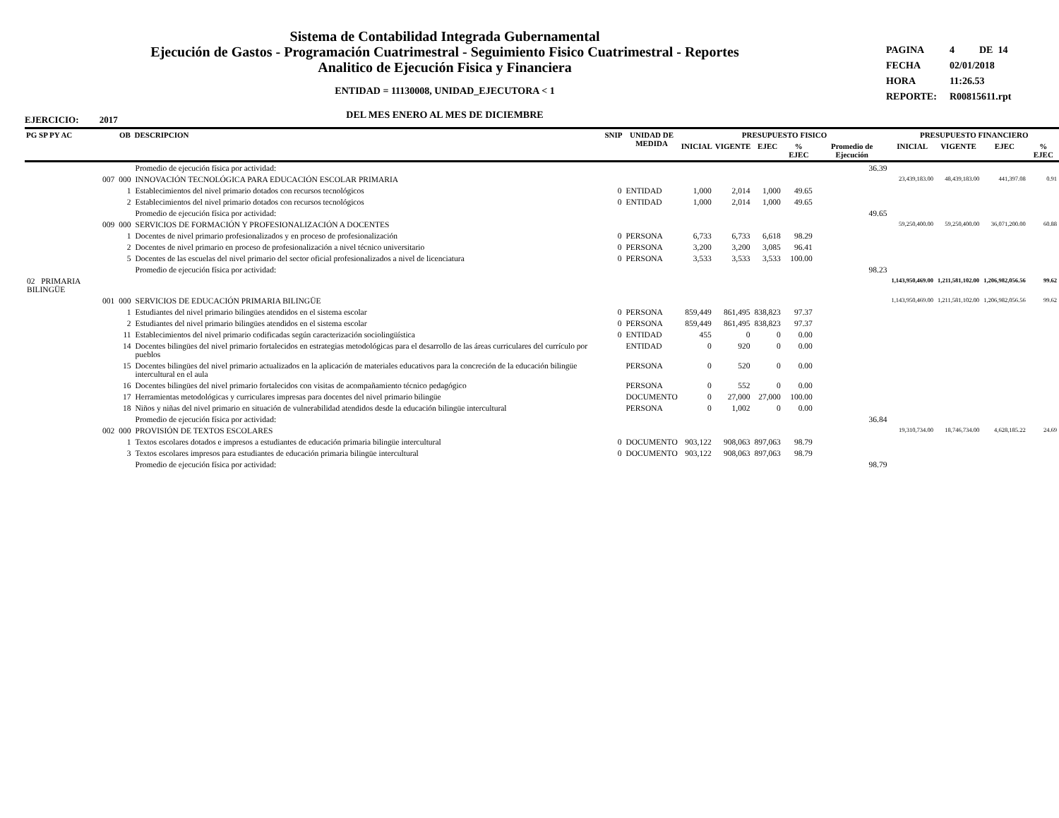Sistema de Contabilidad Integrada Gubernamental
Ejecución de Gastos - Programación Cuatrimestral - Seguimiento Fisico Cuatrimestral - Reportes
Analitico de Ejecución Fisica y Financiera
ENTIDAD = 11130008, UNIDAD_EJECUTORA < 1
DEL MES ENERO AL MES DE DICIEMBRE
PAGINA 4 DE 14
FECHA 02/01/2018
HORA 11:26.53
REPORTE: R00815611.rpt
EJERCICIO: 2017
| PG SP PY AC | OB | DESCRIPCION | SNIP | UNIDAD DE MEDIDA | PRESUPUESTO FISICO | | | | | PRESUPUESTO FINANCIERO | | | |
| --- | --- | --- | --- | --- | --- | --- | --- | --- | --- | --- | --- | --- | --- |
| | | | | | INICIAL | VIGENTE | EJEC | % EJEC | Promedio de Ejecución | INICIAL | VIGENTE | EJEC | % EJEC |
| | | Promedio de ejecución física por actividad: | | | | | | | 36.39 | | | | |
| 007 | 000 | INNOVACIÓN TECNOLÓGICA PARA EDUCACIÓN ESCOLAR PRIMARIA | | | | | | | | 23,439,183.00 | 48,439,183.00 | 441,397.08 | 0.91 |
| | 1 | Establecimientos del nivel primario dotados con recursos tecnológicos | 0 | ENTIDAD | 1,000 | 2,014 | 1,000 | 49.65 | | | | | |
| | 2 | Establecimientos del nivel primario dotados con recursos tecnológicos | 0 | ENTIDAD | 1,000 | 2,014 | 1,000 | 49.65 | | | | | |
| | | Promedio de ejecución física por actividad: | | | | | | | 49.65 | | | | |
| 009 | 000 | SERVICIOS DE FORMACIÓN Y PROFESIONALIZACIÓN A DOCENTES | | | | | | | | 59,250,400.00 | 59,250,400.00 | 36,071,200.00 | 60.88 |
| | 1 | Docentes de nivel primario profesionalizados y en proceso de profesionalización | 0 | PERSONA | 6,733 | 6,733 | 6,618 | 98.29 | | | | | |
| | 2 | Docentes de nivel primario en proceso de profesionalización a nivel técnico universitario | 0 | PERSONA | 3,200 | 3,200 | 3,085 | 96.41 | | | | | |
| | 5 | Docentes de las escuelas del nivel primario del sector oficial profesionalizados a nivel de licenciatura | 0 | PERSONA | 3,533 | 3,533 | 3,533 | 100.00 | | | | | |
| | | Promedio de ejecución física por actividad: | | | | | | | 98.23 | | | | |
| 02 PRIMARIA BILINGÜE | | | | | | | | | | 1,143,950,469.00 | 1,211,581,102.00 | 1,206,982,056.56 | 99.62 |
| 001 | 000 | SERVICIOS DE EDUCACIÓN PRIMARIA BILINGÜE | | | | | | | | 1,143,950,469.00 | 1,211,581,102.00 | 1,206,982,056.56 | 99.62 |
| | 1 | Estudiantes del nivel primario bilingües atendidos en el sistema escolar | 0 | PERSONA | 859,449 | 861,495 | 838,823 | 97.37 | | | | | |
| | 2 | Estudiantes del nivel primario bilingües atendidos en el sistema escolar | 0 | PERSONA | 859,449 | 861,495 | 838,823 | 97.37 | | | | | |
| | 11 | Establecimientos del nivel primario codificadas según caracterización sociolingüística | 0 | ENTIDAD | 455 | 0 | 0 | 0.00 | | | | | |
| | 14 | Docentes bilingües del nivel primario fortalecidos en estrategias metodológicas para el desarrollo de las áreas curriculares del currículo por pueblos | | ENTIDAD | 0 | 920 | 0 | 0.00 | | | | | |
| | 15 | Docentes bilingües del nivel primario actualizados en la aplicación de materiales educativos para la concreción de la educación bilingüe intercultural en el aula | | PERSONA | 0 | 520 | 0 | 0.00 | | | | | |
| | 16 | Docentes bilingües del nivel primario fortalecidos con visitas de acompañamiento técnico pedagógico | | PERSONA | 0 | 552 | 0 | 0.00 | | | | | |
| | 17 | Herramientas metodológicas y curriculares impresas para docentes del nivel primario bilingüe | | DOCUMENTO | 0 | 27,000 | 27,000 | 100.00 | | | | | |
| | 18 | Niños y niñas del nivel primario en situación de vulnerabilidad atendidos desde la educación bilingüe intercultural | | PERSONA | 0 | 1,002 | 0 | 0.00 | | | | | |
| | | Promedio de ejecución física por actividad: | | | | | | | 36.84 | | | | |
| 002 | 000 | PROVISIÓN DE TEXTOS ESCOLARES | | | | | | | | 19,310,734.00 | 18,746,734.00 | 4,628,185.22 | 24.69 |
| | 1 | Textos escolares dotados e impresos a estudiantes de educación primaria bilingüe intercultural | 0 | DOCUMENTO | 903,122 | 908,063 | 897,063 | 98.79 | | | | | |
| | 3 | Textos escolares impresos para estudiantes de educación primaria bilingüe intercultural | 0 | DOCUMENTO | 903,122 | 908,063 | 897,063 | 98.79 | | | | | |
| | | Promedio de ejecución física por actividad: | | | | | | | 98.79 | | | | |